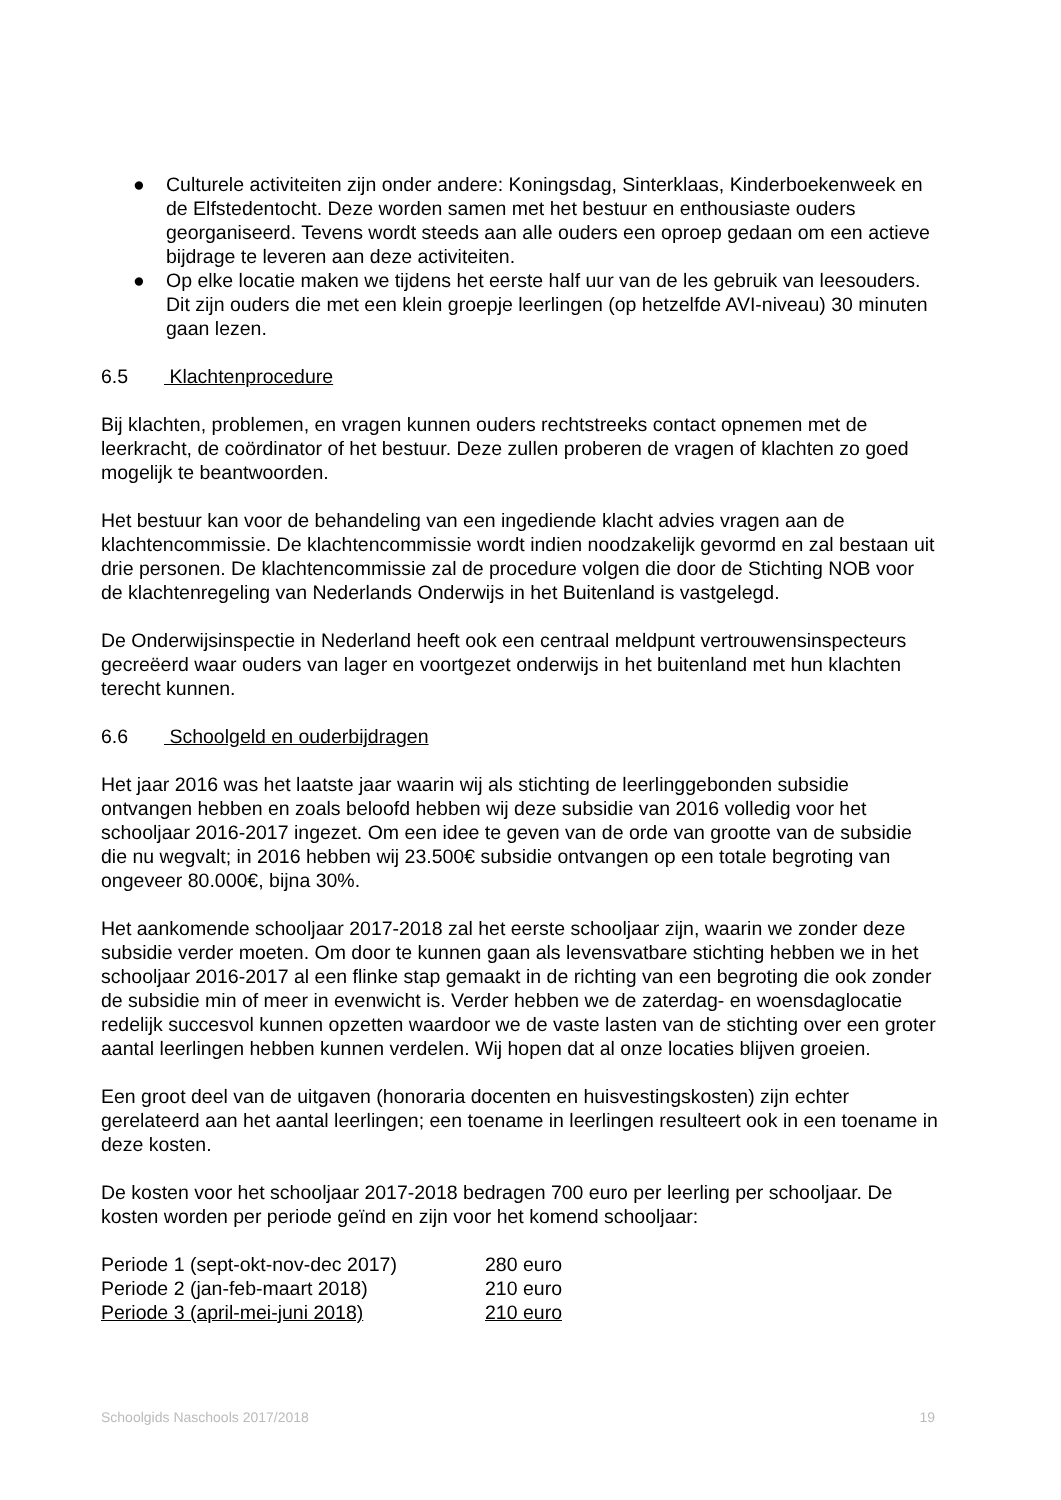● Culturele activiteiten zijn onder andere: Koningsdag, Sinterklaas, Kinderboekenweek en de Elfstedentocht. Deze worden samen met het bestuur en enthousiaste ouders georganiseerd. Tevens wordt steeds aan alle ouders een oproep gedaan om een actieve bijdrage te leveren aan deze activiteiten.
● Op elke locatie maken we tijdens het eerste half uur van de les gebruik van leesouders. Dit zijn ouders die met een klein groepje leerlingen (op hetzelfde AVI-niveau) 30 minuten gaan lezen.
6.5 Klachtenprocedure
Bij klachten, problemen, en vragen kunnen ouders rechtstreeks contact opnemen met de leerkracht, de coördinator of het bestuur. Deze zullen proberen de vragen of klachten zo goed mogelijk te beantwoorden.
Het bestuur kan voor de behandeling van een ingediende klacht advies vragen aan de klachtencommissie. De klachtencommissie wordt indien noodzakelijk gevormd en zal bestaan uit drie personen. De klachtencommissie zal de procedure volgen die door de Stichting NOB voor de klachtenregeling van Nederlands Onderwijs in het Buitenland is vastgelegd.
De Onderwijsinspectie in Nederland heeft ook een centraal meldpunt vertrouwensinspecteurs gecreëerd waar ouders van lager en voortgezet onderwijs in het buitenland met hun klachten terecht kunnen.
6.6 Schoolgeld en ouderbijdragen
Het jaar 2016 was het laatste jaar waarin wij als stichting de leerlinggebonden subsidie ontvangen hebben en zoals beloofd hebben wij deze subsidie van 2016 volledig voor het schooljaar 2016-2017 ingezet. Om een idee te geven van de orde van grootte van de subsidie die nu wegvalt; in 2016 hebben wij 23.500€ subsidie ontvangen op een totale begroting van ongeveer 80.000€, bijna 30%.
Het aankomende schooljaar 2017-2018 zal het eerste schooljaar zijn, waarin we zonder deze subsidie verder moeten. Om door te kunnen gaan als levensvatbare stichting hebben we in het schooljaar 2016-2017 al een flinke stap gemaakt in de richting van een begroting die ook zonder de subsidie min of meer in evenwicht is. Verder hebben we de zaterdag- en woensdaglocatie redelijk succesvol kunnen opzetten waardoor we de vaste lasten van de stichting over een groter aantal leerlingen hebben kunnen verdelen. Wij hopen dat al onze locaties blijven groeien.
Een groot deel van de uitgaven (honoraria docenten en huisvestingskosten) zijn echter gerelateerd aan het aantal leerlingen; een toename in leerlingen resulteert ook in een toename in deze kosten.
De kosten voor het schooljaar 2017-2018 bedragen 700 euro per leerling per schooljaar. De kosten worden per periode geïnd en zijn voor het komend schooljaar:
| Periode 1 (sept-okt-nov-dec 2017) | 280 euro |
| Periode 2 (jan-feb-maart 2018) | 210 euro |
| Periode 3 (april-mei-juni 2018) | 210 euro |
Schoolgids Naschools 2017/2018 19